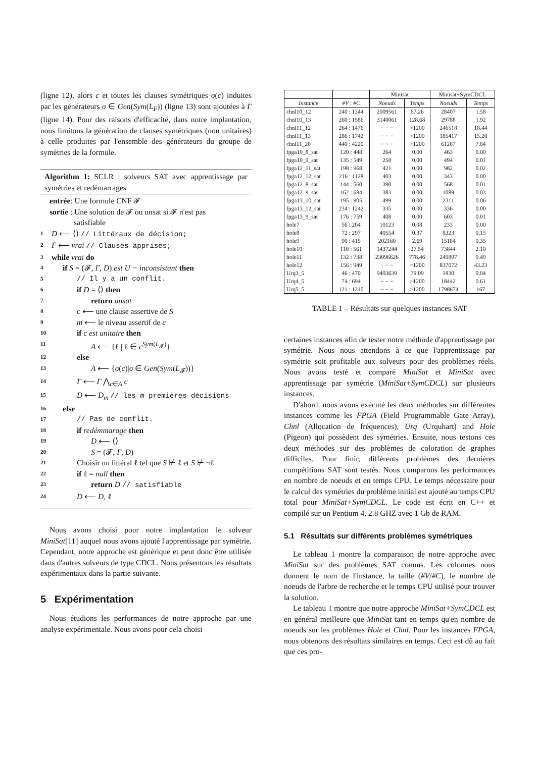(ligne 12), alors c et toutes les clauses symétriques σ(c) induites par les générateurs σ ∈ Gen(Sym(L<sub>F</sub>)) (ligne 13) sont ajoutées à Γ (ligne 14). Pour des raisons d'efficacité, dans notre implantation, nous limitons la génération de clauses symétriques (non unitaires) à celle produites par l'ensemble des générateurs du groupe de symétries de la formule.
Algorithm 1: SCLR : solveurs SAT avec apprentissage par symétries et redémarrages
entrée: Une formule CNF 𝓕
sortie : Une solution de 𝓕 ou unsat si 𝓕 n'est pas
satisfiable
1 D ⟵ ⟨⟩ // Littéraux de décision;
2 Γ ⟵ vrai // Clauses apprises;
3 while vrai do
4 if S = (𝓕, Γ, D) est U − inconsistant then
5 // Il y a un conflit.
6 if D = ⟨⟩ then
7 return unsat
8 c ⟵ une clause assertive de S
9 m ⟵ le niveau assertif de c
10 if c est unitaire then
11 A ⟵ {ℓ | ℓ ∈ c<sup>Sym(L<sub>𝓕</sub>)</sup>}
12 else
13 A ⟵ {σ(c)|σ ∈ Gen(Sym(L<sub>𝓕</sub>))}
14 Γ ⟵ Γ ⋀<sub>c∈A</sub> c
15 D ⟵ D<sub>m</sub> // les m premières décisions
16 else
17 // Pas de conflit.
18 if redémmarage then
19 D ⟵ ⟨⟩
20 S = (𝓕, Γ, D)
21 Choisir un littéral ℓ tel que S ⊬ ℓ et S ⊬ ¬ℓ
22 if ℓ = null then
23 return D // satisfiable
24 D ⟵ D, ℓ
Nous avons choisi pour notre implantation le solveur MiniSat[11] auquel nous avons ajouté l'apprentissage par symétrie. Cependant, notre approche est générique et peut donc être utilisée dans d'autres solveurs de type CDCL. Nous présentons les résultats expérimentaux dans la partie suivante.
5 Expérimentation
Nous étudions les performances de notre approche par une analyse expérimentale. Nous avons pour cela choisi
| | | Minisat | | Minisat+SymCDCL | |
| --- | --- | --- | --- | --- | --- |
| Instance | #V : #C | Noeuds | Temps | Noeuds | Temps |
| chnl10_12 | 240 : 1344 | 2009561 | 67.26 | 28407 | 1.58 |
| chnl10_13 | 260 : 1586 | 3140061 | 128.68 | 29788 | 1.92 |
| chnl11_12 | 264 : 1476 | − − − | >1200 | 246518 | 18.44 |
| chnl11_13 | 286 : 1742 | − − − | >1200 | 185417 | 15.20 |
| chnl11_20 | 440 : 4220 | − − − | >1200 | 61287 | 7.84 |
| fpga10_8_sat | 120 : 448 | 264 | 0.00 | 463 | 0.00 |
| fpga10_9_sat | 135 : 549 | 250 | 0.00 | 494 | 0.01 |
| fpga12_11_sat | 198 : 968 | 421 | 0.00 | 982 | 0.02 |
| fpga12_12_sat | 216 : 1128 | 403 | 0.00 | 343 | 0.00 |
| fpga12_8_sat | 144 : 560 | 390 | 0.00 | 568 | 0.01 |
| fpga12_9_sat | 162 : 684 | 383 | 0.00 | 1089 | 0.03 |
| fpga13_10_sat | 195 : 905 | 499 | 0.00 | 2311 | 0.06 |
| fpga13_12_sat | 234 : 1242 | 335 | 0.00 | 336 | 0.00 |
| fpga13_9_sat | 176 : 759 | 408 | 0.00 | 603 | 0.01 |
| hole7 | 56 : 204 | 10123 | 0.08 | 233 | 0.00 |
| hole8 | 72 : 297 | 40554 | 0.37 | 8323 | 0.15 |
| hole9 | 90 : 415 | 202160 | 2.69 | 15184 | 0.35 |
| hole10 | 110 : 561 | 1437244 | 27.54 | 73844 | 2.10 |
| hole11 | 132 : 738 | 23096626 | 778.46 | 249897 | 9.49 |
| hole12 | 156 : 949 | − − − | >1200 | 837072 | 43.23 |
| Urq3_5 | 46 : 470 | 9403639 | 79.09 | 1830 | 0.04 |
| Urq4_5 | 74 : 694 | − − − | >1200 | 18442 | 0.61 |
| Urq5_5 | 121 : 1210 | − − − | >1200 | 1798674 | 167 |
TABLE 1 – Résultats sur quelques instances SAT
certaines instances afin de tester notre méthode d'apprentissage par symétrie. Nous nous attendons à ce que l'apprentissage par symétrie soit profitable aux solveurs pour des problèmes réels. Nous avons testé et comparé MiniSat et MiniSat avec apprentissage par symétrie (MiniSat+SymCDCL) sur plusieurs instances.
D'abord, nous avons exécuté les deux méthodes sur différentes instances comme les FPGA (Field Programmable Gate Array), Chnl (Allocation de fréquences), Urq (Urquhart) and Hole (Pigeon) qui possèdent des symétries. Ensuite, nous testons ces deux méthodes sur des problèmes de coloration de graphes difficiles. Pour finir, différents problèmes des dernières compétitions SAT sont testés. Nous comparons les performances en nombre de noeuds et en temps CPU. Le temps nécessaire pour le calcul des symétries du problème initial est ajouté au temps CPU total pour MiniSat+SymCDCL. Le code est écrit en C++ et compilé sur un Pentium 4, 2.8 GHZ avec 1 Gb de RAM.
5.1 Résultats sur différents problèmes symétriques
Le tableau 1 montre la comparaison de notre approche avec MiniSat sur des problèmes SAT connus. Les colonnes nous donnent le nom de l'instance, la taille (#V/#C), le nombre de noeuds de l'arbre de recherche et le temps CPU utilisé pour trouver la solution.
Le tableau 1 montre que notre approche MiniSat+SymCDCL est en général meilleure que MiniSat tant en temps qu'en nombre de noeuds sur les problèmes Hole et Chnl. Pour les instances FPGA, nous obtenons des résultats similaires en temps. Ceci est dû au fait que ces pro-